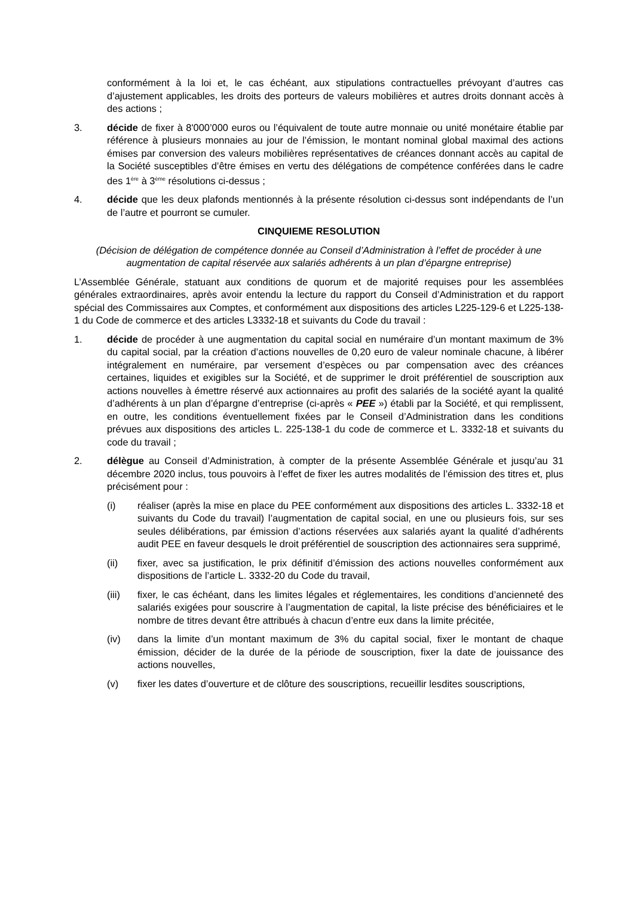conformément à la loi et, le cas échéant, aux stipulations contractuelles prévoyant d’autres cas d’ajustement applicables, les droits des porteurs de valeurs mobilières et autres droits donnant accès à des actions ;
3. décide de fixer à 8'000’000 euros ou l’équivalent de toute autre monnaie ou unité monétaire établie par référence à plusieurs monnaies au jour de l’émission, le montant nominal global maximal des actions émises par conversion des valeurs mobilières représentatives de créances donnant accès au capital de la Société susceptibles d’être émises en vertu des délégations de compétence conférées dans le cadre des 1<sup>ère</sup> à 3<sup>ème</sup> résolutions ci-dessus ;
4. décide que les deux plafonds mentionnés à la présente résolution ci-dessus sont indépendants de l’un de l’autre et pourront se cumuler.
CINQUIEME RESOLUTION
(Décision de délégation de compétence donnée au Conseil d’Administration à l’effet de procéder à une augmentation de capital réservée aux salariés adhérents à un plan d’épargne entreprise)
L’Assemblée Générale, statuant aux conditions de quorum et de majorité requises pour les assemblées générales extraordinaires, après avoir entendu la lecture du rapport du Conseil d’Administration et du rapport spécial des Commissaires aux Comptes, et conformément aux dispositions des articles L225-129-6 et L225-138-1 du Code de commerce et des articles L3332-18 et suivants du Code du travail :
1. décide de procéder à une augmentation du capital social en numéraire d’un montant maximum de 3% du capital social, par la création d’actions nouvelles de 0,20 euro de valeur nominale chacune, à libérer intégralement en numéraire, par versement d’espèces ou par compensation avec des créances certaines, liquides et exigibles sur la Société, et de supprimer le droit préférentiel de souscription aux actions nouvelles à émettre réservé aux actionnaires au profit des salariés de la société ayant la qualité d’adhérents à un plan d’épargne d’entreprise (ci-après « PEE ») établi par la Société, et qui remplissent, en outre, les conditions éventuellement fixées par le Conseil d’Administration dans les conditions prévues aux dispositions des articles L. 225-138-1 du code de commerce et L. 3332-18 et suivants du code du travail ;
2. délègue au Conseil d’Administration, à compter de la présente Assemblée Générale et jusqu’au 31 décembre 2020 inclus, tous pouvoirs à l’effet de fixer les autres modalités de l’émission des titres et, plus précisément pour :
(i) réaliser (après la mise en place du PEE conformément aux dispositions des articles L. 3332-18 et suivants du Code du travail) l’augmentation de capital social, en une ou plusieurs fois, sur ses seules délibérations, par émission d’actions réservées aux salariés ayant la qualité d’adhérents audit PEE en faveur desquels le droit préférentiel de souscription des actionnaires sera supprimé,
(ii) fixer, avec sa justification, le prix définitif d’émission des actions nouvelles conformément aux dispositions de l’article L. 3332-20 du Code du travail,
(iii) fixer, le cas échéant, dans les limites légales et réglementaires, les conditions d’ancienneté des salariés exigées pour souscrire à l’augmentation de capital, la liste précise des bénéficiaires et le nombre de titres devant être attribués à chacun d’entre eux dans la limite précitée,
(iv) dans la limite d’un montant maximum de 3% du capital social, fixer le montant de chaque émission, décider de la durée de la période de souscription, fixer la date de jouissance des actions nouvelles,
(v) fixer les dates d’ouverture et de clôture des souscriptions, recueillir lesdites souscriptions,